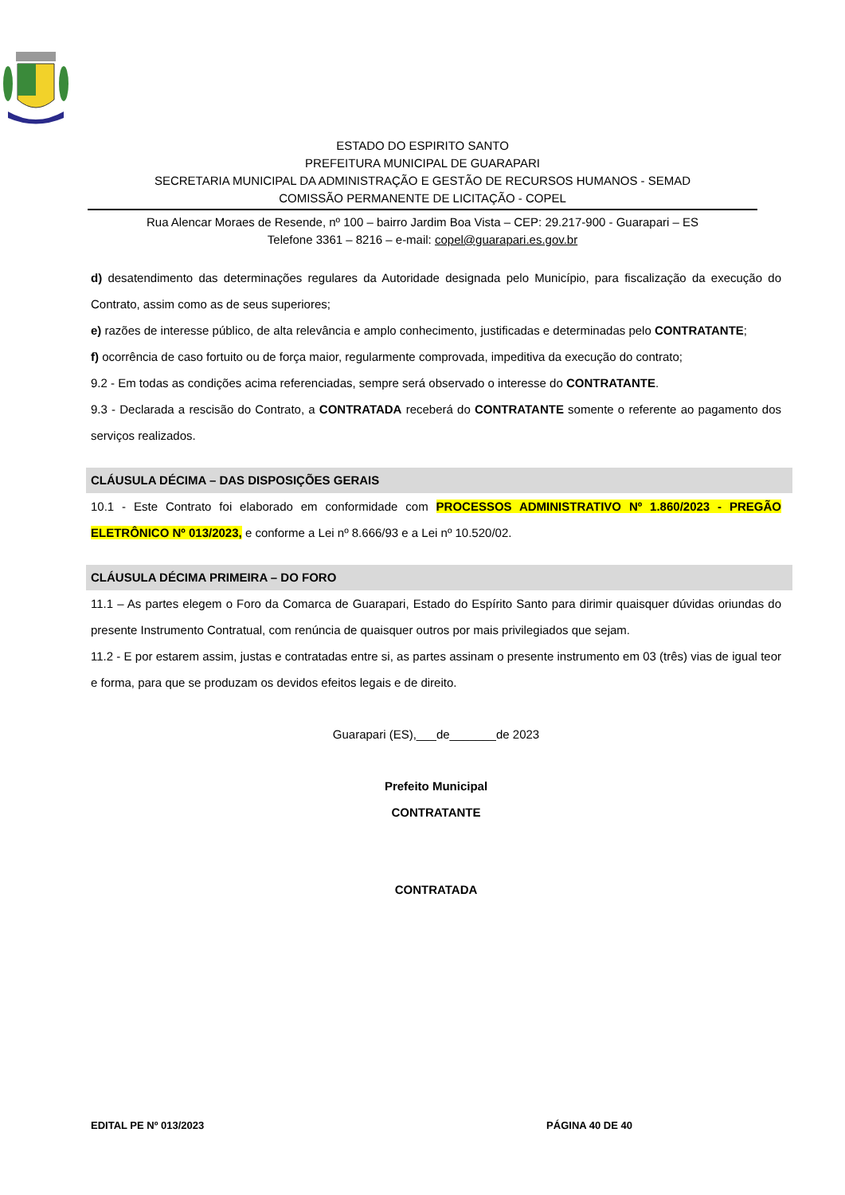ESTADO DO ESPIRITO SANTO
PREFEITURA MUNICIPAL DE GUARAPARI
SECRETARIA MUNICIPAL DA ADMINISTRAÇÃO E GESTÃO DE RECURSOS HUMANOS - SEMAD
COMISSÃO PERMANENTE DE LICITAÇÃO - COPEL
Rua Alencar Moraes de Resende, nº 100 – bairro Jardim Boa Vista – CEP: 29.217-900 - Guarapari – ES
Telefone 3361 – 8216 – e-mail: copel@guarapari.es.gov.br
d) desatendimento das determinações regulares da Autoridade designada pelo Município, para fiscalização da execução do Contrato, assim como as de seus superiores;
e) razões de interesse público, de alta relevância e amplo conhecimento, justificadas e determinadas pelo CONTRATANTE;
f) ocorrência de caso fortuito ou de força maior, regularmente comprovada, impeditiva da execução do contrato;
9.2 - Em todas as condições acima referenciadas, sempre será observado o interesse do CONTRATANTE.
9.3 - Declarada a rescisão do Contrato, a CONTRATADA receberá do CONTRATANTE somente o referente ao pagamento dos serviços realizados.
CLÁUSULA DÉCIMA – DAS DISPOSIÇÕES GERAIS
10.1 - Este Contrato foi elaborado em conformidade com PROCESSOS ADMINISTRATIVO Nº 1.860/2023 - PREGÃO ELETRÔNICO Nº 013/2023, e conforme a Lei nº 8.666/93 e a Lei nº 10.520/02.
CLÁUSULA DÉCIMA PRIMEIRA – DO FORO
11.1 – As partes elegem o Foro da Comarca de Guarapari, Estado do Espírito Santo para dirimir quaisquer dúvidas oriundas do presente Instrumento Contratual, com renúncia de quaisquer outros por mais privilegiados que sejam.
11.2 - E por estarem assim, justas e contratadas entre si, as partes assinam o presente instrumento em 03 (três) vias de igual teor e forma, para que se produzam os devidos efeitos legais e de direito.
Guarapari (ES),___de_______de 2023
Prefeito Municipal
CONTRATANTE
CONTRATADA
EDITAL PE Nº 013/2023 PÁGINA 40 DE 40